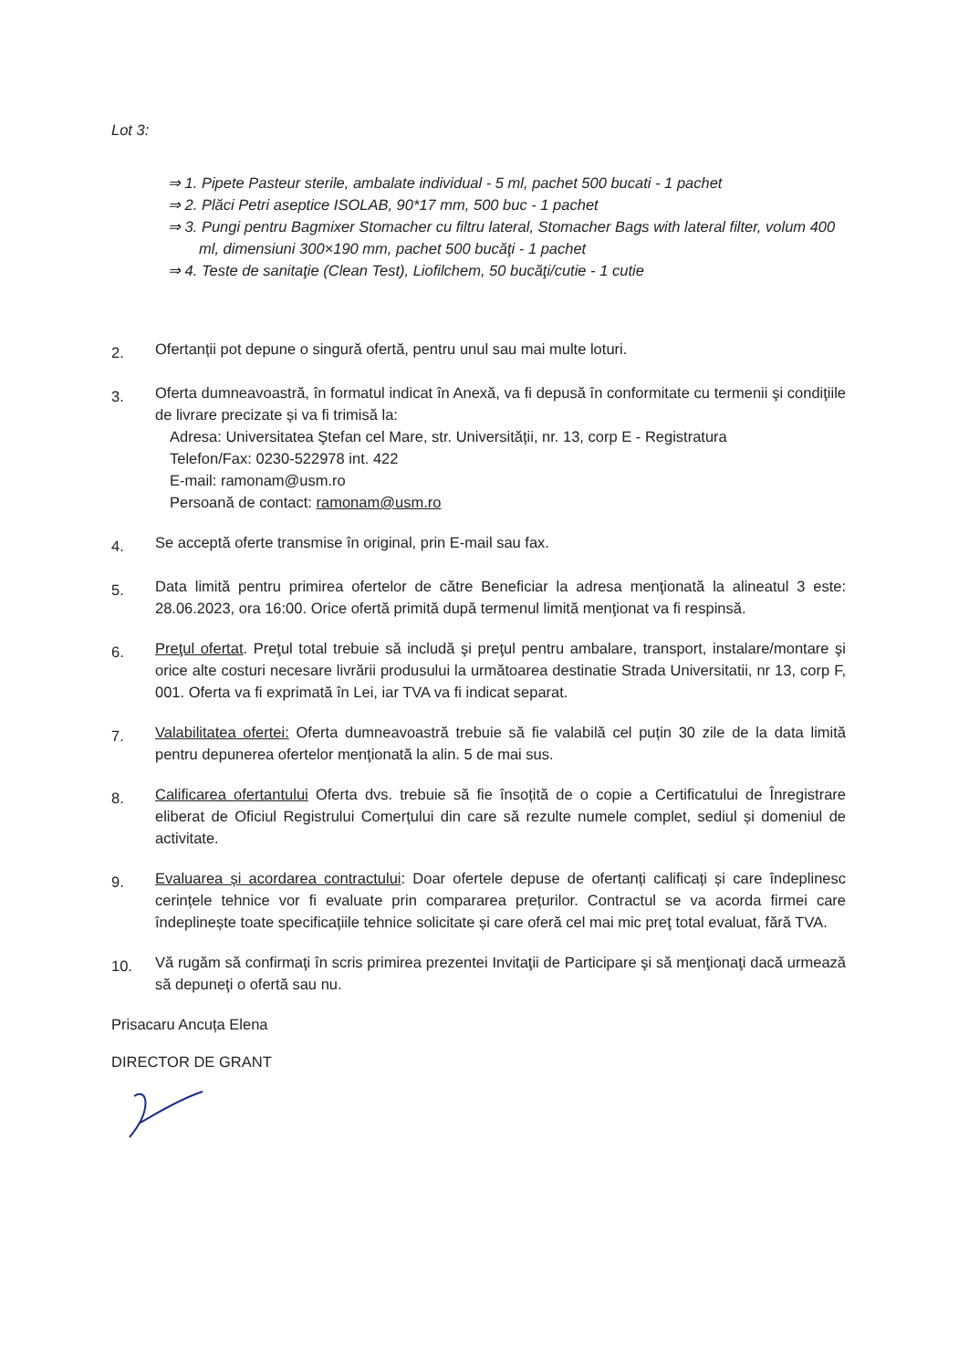Lot 3:
⇒ 1. Pipete Pasteur sterile, ambalate individual - 5 ml, pachet 500 bucati - 1 pachet
⇒ 2. Plăci Petri aseptice ISOLAB, 90*17 mm, 500 buc - 1 pachet
⇒ 3. Pungi pentru Bagmixer Stomacher cu filtru lateral, Stomacher Bags with lateral filter, volum 400 ml, dimensiuni 300×190 mm, pachet 500 bucăţi - 1 pachet
⇒ 4. Teste de sanitaţie (Clean Test), Liofilchem, 50 bucăţi/cutie - 1 cutie
2.
Ofertanții pot depune o singură ofertă, pentru unul sau mai multe loturi.
3.
Oferta dumneavoastră, în formatul indicat în Anexă, va fi depusă în conformitate cu termenii şi condiţiile de livrare precizate și va fi trimisă la:
Adresa: Universitatea Ştefan cel Mare, str. Universității, nr. 13, corp E - Registratura
Telefon/Fax: 0230-522978 int. 422
E-mail: ramonam@usm.ro
Persoană de contact: ramonam@usm.ro
4.
Se acceptă oferte transmise în original, prin E-mail sau fax.
5.
Data limită pentru primirea ofertelor de către Beneficiar la adresa menţionată la alineatul 3 este: 28.06.2023, ora 16:00. Orice ofertă primită după termenul limită menţionat va fi respinsă.
6.
Preţul ofertat. Preţul total trebuie să includă şi preţul pentru ambalare, transport, instalare/montare şi orice alte costuri necesare livrării produsului la următoarea destinatie Strada Universitatii, nr 13, corp F, 001. Oferta va fi exprimată în Lei, iar TVA va fi indicat separat.
7.
Valabilitatea ofertei: Oferta dumneavoastră trebuie să fie valabilă cel puțin 30 zile de la data limită pentru depunerea ofertelor menţionată la alin. 5 de mai sus.
8.
Calificarea ofertantului Oferta dvs. trebuie să fie însoțită de o copie a Certificatului de Înregistrare eliberat de Oficiul Registrului Comerțului din care să rezulte numele complet, sediul și domeniul de activitate.
9.
Evaluarea și acordarea contractului: Doar ofertele depuse de ofertanți calificați și care îndeplinesc cerințele tehnice vor fi evaluate prin compararea prețurilor. Contractul se va acorda firmei care îndeplinește toate specificațiile tehnice solicitate și care oferă cel mai mic preţ total evaluat, fără TVA.
10.
Vă rugăm să confirmaţi în scris primirea prezentei Invitaţii de Participare şi să menţionaţi dacă urmează să depuneţi o ofertă sau nu.
Prisacaru Ancuța Elena
DIRECTOR DE GRANT